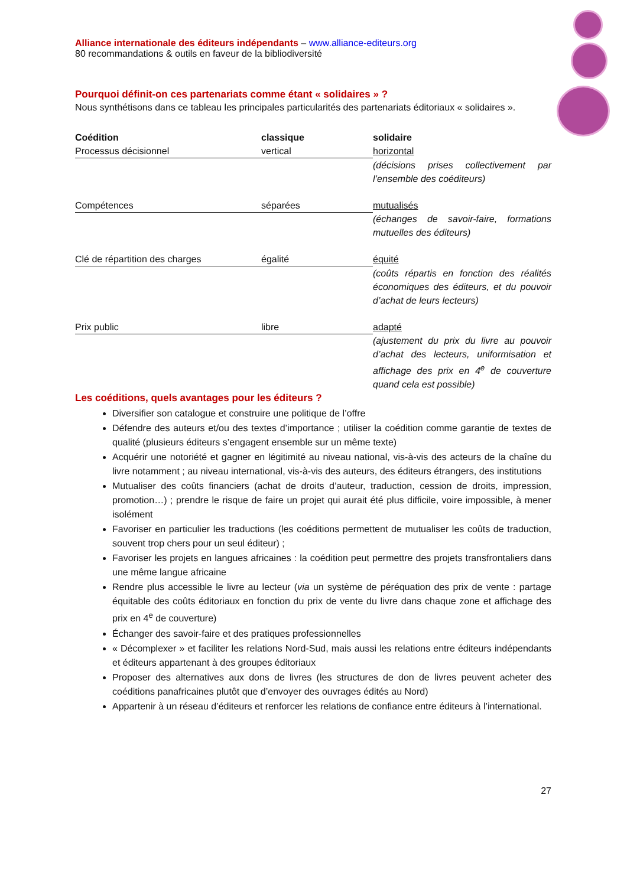Alliance internationale des éditeurs indépendants – www.alliance-editeurs.org
80 recommandations & outils en faveur de la bibliodiversité
Pourquoi définit-on ces partenariats comme étant « solidaires » ?
Nous synthétisons dans ce tableau les principales particularités des partenariats éditoriaux « solidaires ».
| Coédition | classique | solidaire |
| --- | --- | --- |
| Processus décisionnel | vertical | horizontal |
| | | (décisions prises collectivement par l’ensemble des coéditeurs) |
| Compétences | séparées | mutualisés |
| | | (échanges de savoir-faire, formations mutuelles des éditeurs) |
| Clé de répartition des charges | égalité | équité |
| | | (coûts répartis en fonction des réalités économiques des éditeurs, et du pouvoir d’achat de leurs lecteurs) |
| Prix public | libre | adapté |
| | | (ajustement du prix du livre au pouvoir d’achat des lecteurs, uniformisation et affichage des prix en 4<sup>e</sup> de couverture quand cela est possible) |
Les coéditions, quels avantages pour les éditeurs ?
Diversifier son catalogue et construire une politique de l’offre
Défendre des auteurs et/ou des textes d’importance ; utiliser la coédition comme garantie de textes de qualité (plusieurs éditeurs s’engagent ensemble sur un même texte)
Acquérir une notoriété et gagner en légitimité au niveau national, vis-à-vis des acteurs de la chaîne du livre notamment ; au niveau international, vis-à-vis des auteurs, des éditeurs étrangers, des institutions
Mutualiser des coûts financiers (achat de droits d’auteur, traduction, cession de droits, impression, promotion…) ; prendre le risque de faire un projet qui aurait été plus difficile, voire impossible, à mener isolément
Favoriser en particulier les traductions (les coéditions permettent de mutualiser les coûts de traduction, souvent trop chers pour un seul éditeur) ;
Favoriser les projets en langues africaines : la coédition peut permettre des projets transfrontaliers dans une même langue africaine
Rendre plus accessible le livre au lecteur (via un système de péréquation des prix de vente : partage équitable des coûts éditoriaux en fonction du prix de vente du livre dans chaque zone et affichage des prix en 4<sup>e</sup> de couverture)
Échanger des savoir-faire et des pratiques professionnelles
« Décomplexer » et faciliter les relations Nord-Sud, mais aussi les relations entre éditeurs indépendants et éditeurs appartenant à des groupes éditoriaux
Proposer des alternatives aux dons de livres (les structures de don de livres peuvent acheter des coéditions panafricaines plutôt que d’envoyer des ouvrages édités au Nord)
Appartenir à un réseau d’éditeurs et renforcer les relations de confiance entre éditeurs à l’international.
27